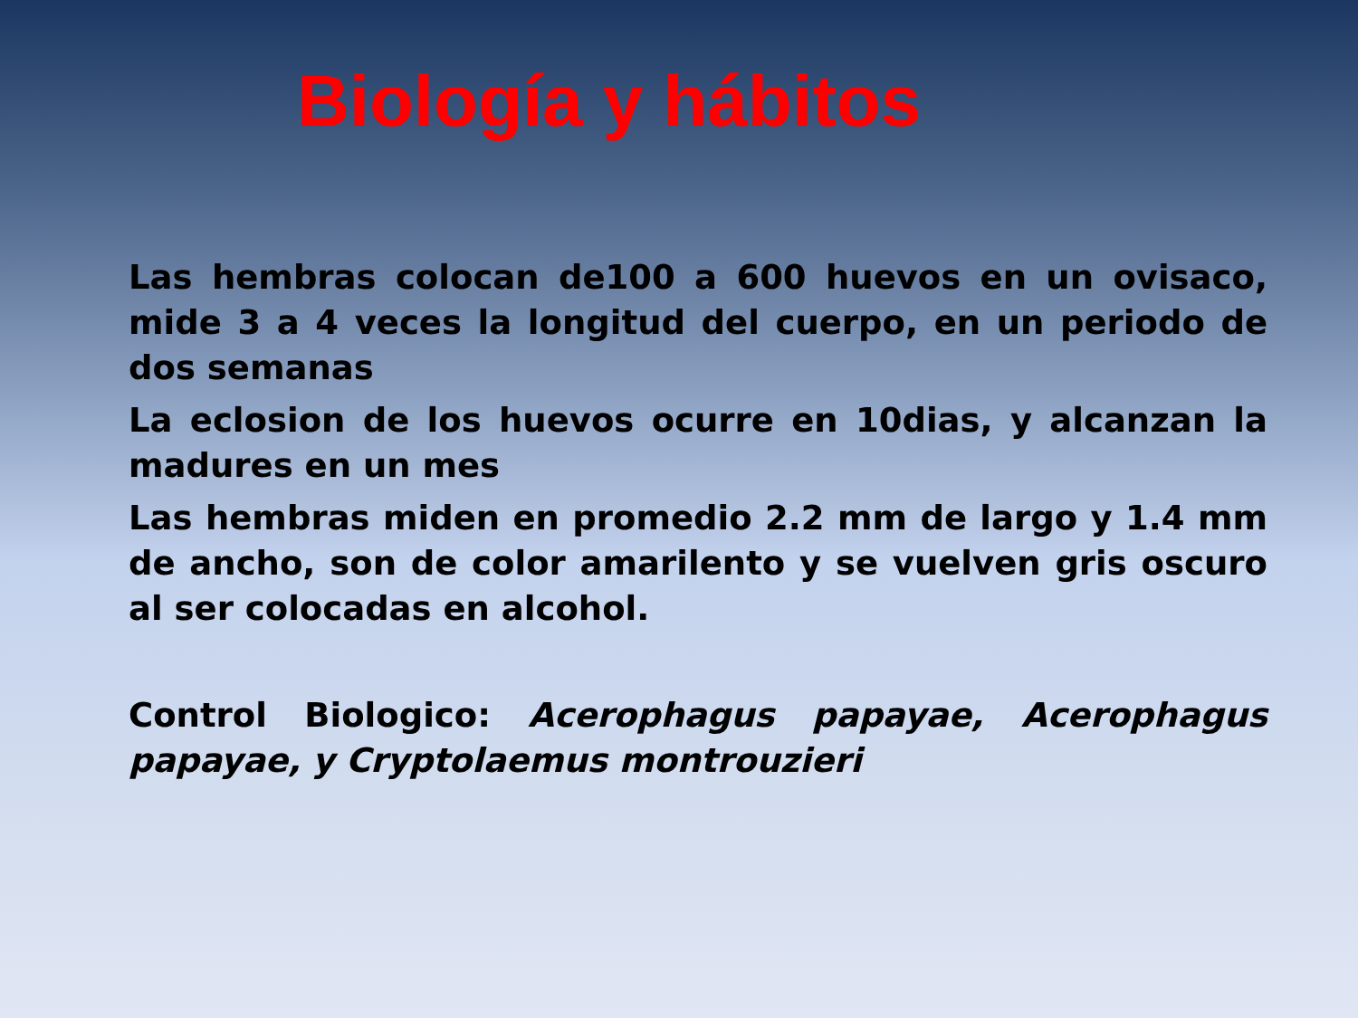Biología y hábitos
Las hembras colocan de100 a 600 huevos en un ovisaco, mide 3 a 4 veces la longitud del cuerpo, en un periodo de dos semanas
La eclosion de los huevos ocurre en 10dias, y alcanzan la madures en un mes
Las hembras miden en promedio 2.2 mm de largo y 1.4 mm de ancho, son de color amarilento y se vuelven gris oscuro al ser colocadas en alcohol.
Control Biologico: Acerophagus papayae, Acerophagus papayae, y Cryptolaemus montrouzieri